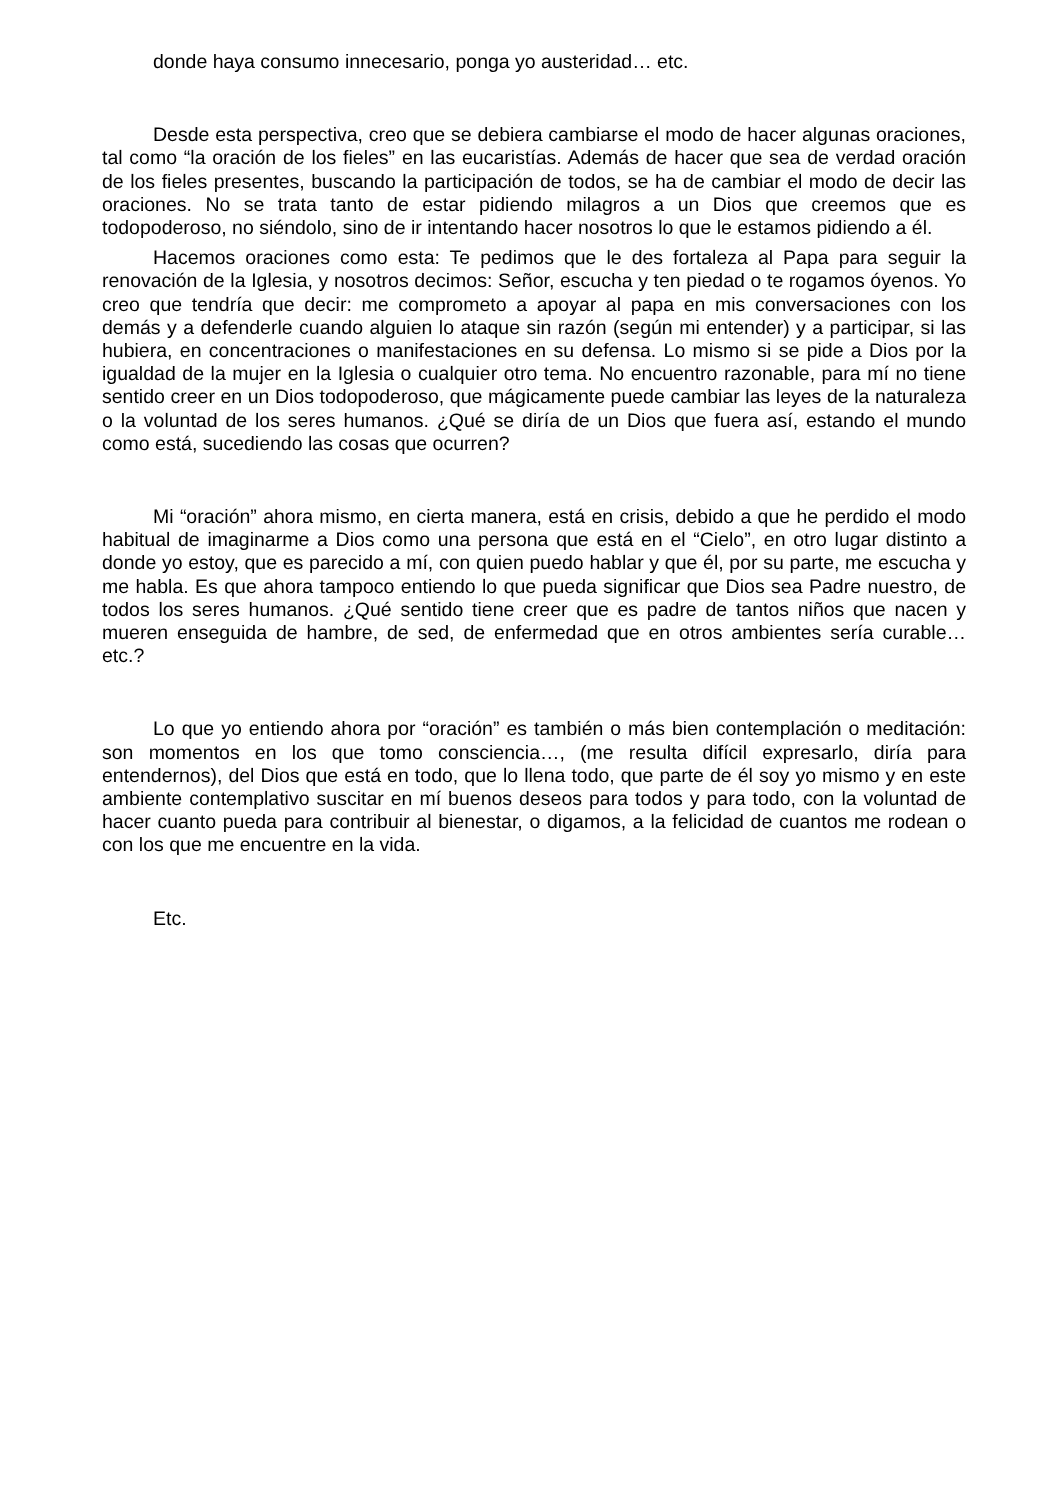donde haya consumo innecesario, ponga yo austeridad… etc.
Desde esta perspectiva, creo que se debiera cambiarse el modo de hacer algunas oraciones, tal como “la oración de los fieles” en las eucaristías. Además de hacer que sea de verdad oración de los fieles presentes, buscando la participación de todos, se ha de cambiar el modo de decir las oraciones. No se trata tanto de estar pidiendo milagros a un Dios que creemos que es todopoderoso, no siéndolo, sino de ir intentando hacer nosotros lo que le estamos pidiendo a él.
Hacemos oraciones como esta: Te pedimos que le des fortaleza al Papa para seguir la renovación de la Iglesia, y nosotros decimos: Señor, escucha y ten piedad o te rogamos óyenos. Yo creo que tendría que decir: me comprometo a apoyar al papa en mis conversaciones con los demás y a defenderle cuando alguien lo ataque sin razón (según mi entender) y a participar, si las hubiera, en concentraciones o manifestaciones en su defensa. Lo mismo si se pide a Dios por la igualdad de la mujer en la Iglesia o cualquier otro tema. No encuentro razonable, para mí no tiene sentido creer en un Dios todopoderoso, que mágicamente puede cambiar las leyes de la naturaleza o la voluntad de los seres humanos. ¿Qué se diría de un Dios que fuera así, estando el mundo como está, sucediendo las cosas que ocurren?
Mi “oración” ahora mismo, en cierta manera, está en crisis, debido a que he perdido el modo habitual de imaginarme a Dios como una persona que está en el “Cielo”, en otro lugar distinto a donde yo estoy, que es parecido a mí, con quien puedo hablar y que él, por su parte, me escucha y me habla. Es que ahora tampoco entiendo lo que pueda significar que Dios sea Padre nuestro, de todos los seres humanos. ¿Qué sentido tiene creer que es padre de tantos niños que nacen y mueren enseguida de hambre, de sed, de enfermedad que en otros ambientes sería curable… etc.?
Lo que yo entiendo ahora por “oración” es también o más bien contemplación o meditación: son momentos en los que tomo consciencia…, (me resulta difícil expresarlo, diría para entendernos), del Dios que está en todo, que lo llena todo, que parte de él soy yo mismo y en este ambiente contemplativo suscitar en mí buenos deseos para todos y para todo, con la voluntad de hacer cuanto pueda para contribuir al bienestar, o digamos, a la felicidad de cuantos me rodean o con los que me encuentre en la vida.
Etc.